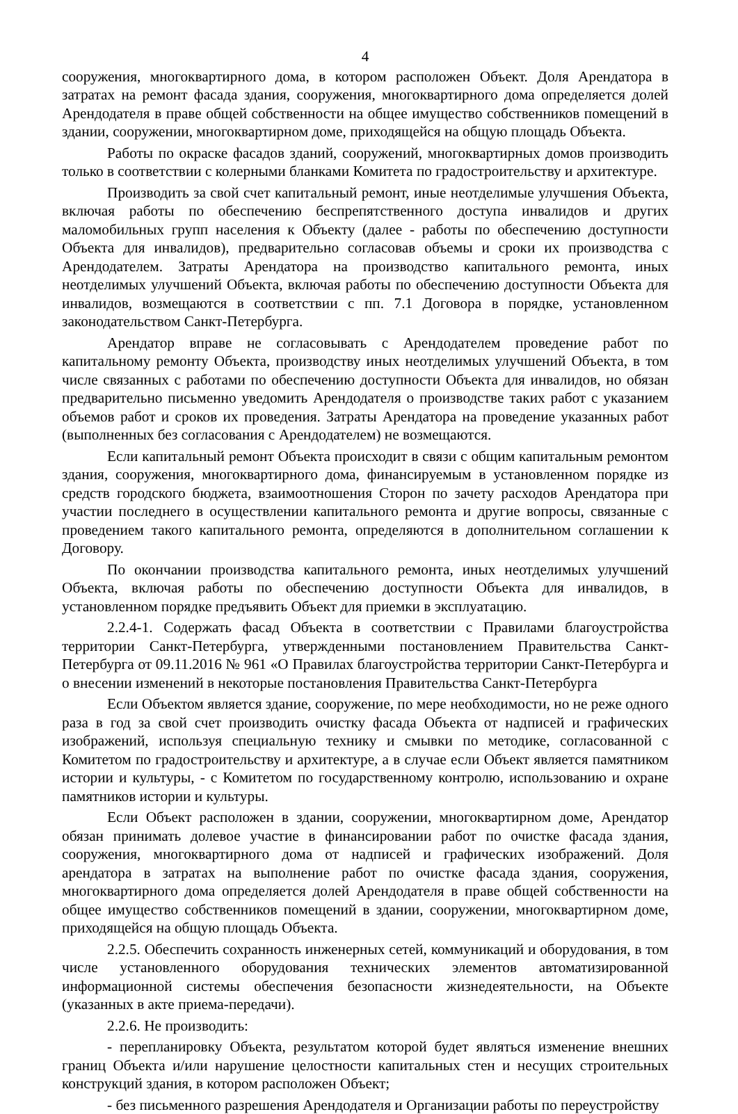4
сооружения, многоквартирного дома, в котором расположен Объект. Доля Арендатора в затратах на ремонт фасада здания, сооружения, многоквартирного дома определяется долей Арендодателя в праве общей собственности на общее имущество собственников помещений в здании, сооружении, многоквартирном доме, приходящейся на общую площадь Объекта.
Работы по окраске фасадов зданий, сооружений, многоквартирных домов производить только в соответствии с колерными бланками Комитета по градостроительству и архитектуре.
Производить за свой счет капитальный ремонт, иные неотделимые улучшения Объекта, включая работы по обеспечению беспрепятственного доступа инвалидов и других маломобильных групп населения к Объекту (далее - работы по обеспечению доступности Объекта для инвалидов), предварительно согласовав объемы и сроки их производства с Арендодателем. Затраты Арендатора на производство капитального ремонта, иных неотделимых улучшений Объекта, включая работы по обеспечению доступности Объекта для инвалидов, возмещаются в соответствии с пп. 7.1 Договора в порядке, установленном законодательством Санкт-Петербурга.
Арендатор вправе не согласовывать с Арендодателем проведение работ по капитальному ремонту Объекта, производству иных неотделимых улучшений Объекта, в том числе связанных с работами по обеспечению доступности Объекта для инвалидов, но обязан предварительно письменно уведомить Арендодателя о производстве таких работ с указанием объемов работ и сроков их проведения. Затраты Арендатора на проведение указанных работ (выполненных без согласования с Арендодателем) не возмещаются.
Если капитальный ремонт Объекта происходит в связи с общим капитальным ремонтом здания, сооружения, многоквартирного дома, финансируемым в установленном порядке из средств городского бюджета, взаимоотношения Сторон по зачету расходов Арендатора при участии последнего в осуществлении капитального ремонта и другие вопросы, связанные с проведением такого капитального ремонта, определяются в дополнительном соглашении к Договору.
По окончании производства капитального ремонта, иных неотделимых улучшений Объекта, включая работы по обеспечению доступности Объекта для инвалидов, в установленном порядке предъявить Объект для приемки в эксплуатацию.
2.2.4-1. Содержать фасад Объекта в соответствии с Правилами благоустройства территории Санкт-Петербурга, утвержденными постановлением Правительства Санкт-Петербурга от 09.11.2016 № 961 «О Правилах благоустройства территории Санкт-Петербурга и о внесении изменений в некоторые постановления Правительства Санкт-Петербурга
Если Объектом является здание, сооружение, по мере необходимости, но не реже одного раза в год за свой счет производить очистку фасада Объекта от надписей и графических изображений, используя специальную технику и смывки по методике, согласованной с Комитетом по градостроительству и архитектуре, а в случае если Объект является памятником истории и культуры, - с Комитетом по государственному контролю, использованию и охране памятников истории и культуры.
Если Объект расположен в здании, сооружении, многоквартирном доме, Арендатор обязан принимать долевое участие в финансировании работ по очистке фасада здания, сооружения, многоквартирного дома от надписей и графических изображений. Доля арендатора в затратах на выполнение работ по очистке фасада здания, сооружения, многоквартирного дома определяется долей Арендодателя в праве общей собственности на общее имущество собственников помещений в здании, сооружении, многоквартирном доме, приходящейся на общую площадь Объекта.
2.2.5. Обеспечить сохранность инженерных сетей, коммуникаций и оборудования, в том числе установленного оборудования технических элементов автоматизированной информационной системы обеспечения безопасности жизнедеятельности, на Объекте (указанных в акте приема-передачи).
2.2.6. Не производить:
- перепланировку Объекта, результатом которой будет являться изменение внешних границ Объекта и/или нарушение целостности капитальных стен и несущих строительных конструкций здания, в котором расположен Объект;
- без письменного разрешения Арендодателя и Организации работы по переустройству